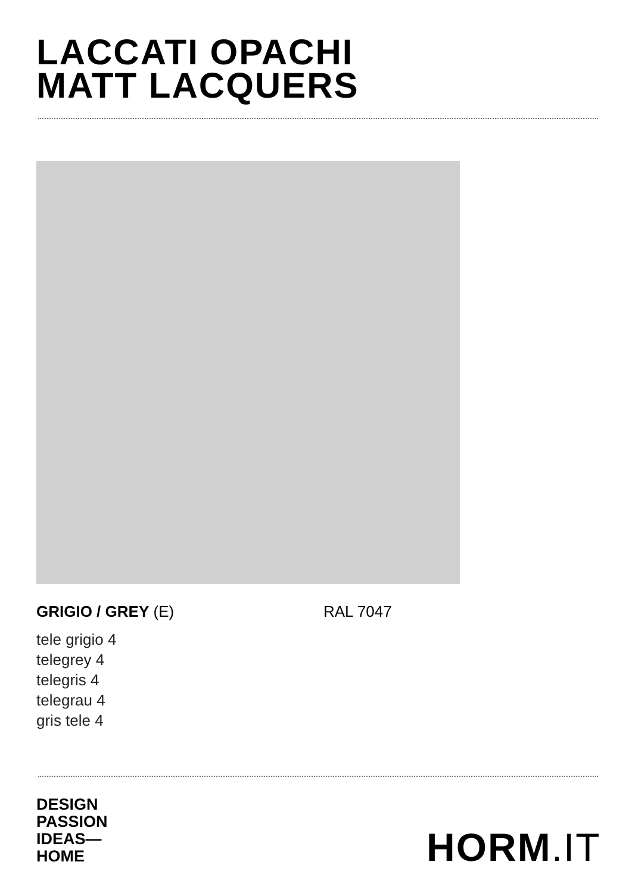LACCATI OPACHI
MATT LACQUERS
GRIGIO / GREY (E) RAL 7047
tele grigio 4
telegrey 4
telegris 4
telegrau 4
gris tele 4
DESIGN
PASSION
IDEAS—
HOME
HORM.IT